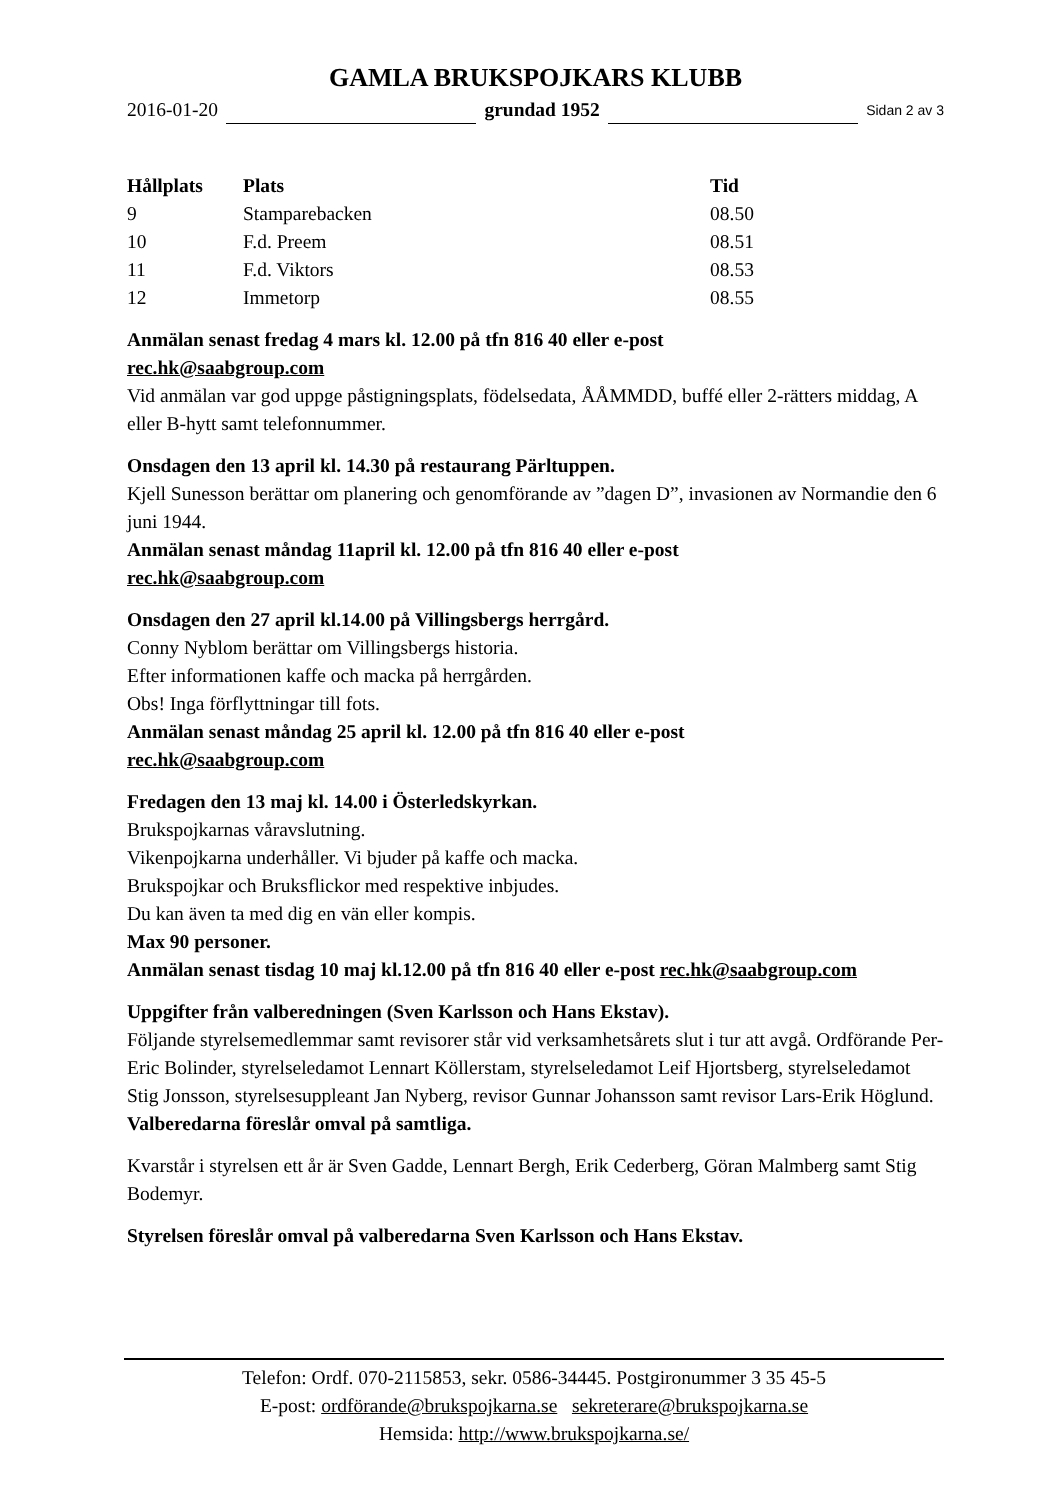GAMLA BRUKSPOJKARS KLUBB
2016-01-20 grundad 1952 Sidan 2 av 3
| Hållplats | Plats | Tid |
| --- | --- | --- |
| 9 | Stamparebacken | 08.50 |
| 10 | F.d. Preem | 08.51 |
| 11 | F.d. Viktors | 08.53 |
| 12 | Immetorp | 08.55 |
Anmälan senast fredag 4 mars kl. 12.00 på tfn 816 40 eller e-post
rec.hk@saabgroup.com
Vid anmälan var god uppge påstigningsplats, födelsedata, ÅÅMMDD, buffé eller 2-rätters middag, A eller B-hytt samt telefonnummer.
Onsdagen den 13 april kl. 14.30 på restaurang Pärltuppen.
Kjell Sunesson berättar om planering och genomförande av ”dagen D”, invasionen av Normandie den 6 juni 1944.
Anmälan senast måndag 11april kl. 12.00 på tfn 816 40 eller e-post
rec.hk@saabgroup.com
Onsdagen den 27 april kl.14.00 på Villingsbergs herrgård.
Conny Nyblom berättar om Villingsbergs historia.
Efter informationen kaffe och macka på herrgården.
Obs! Inga förflyttningar till fots.
Anmälan senast måndag 25 april kl. 12.00 på tfn 816 40 eller e-post
rec.hk@saabgroup.com
Fredagen den 13 maj kl. 14.00 i Österledskyrkan.
Brukspojkarnas våravslutning.
Vikenpojkarna underhåller. Vi bjuder på kaffe och macka.
Brukspojkar och Bruksflickor med respektive inbjudes.
Du kan även ta med dig en vän eller kompis.
Max 90 personer.
Anmälan senast tisdag 10 maj kl.12.00 på tfn 816 40 eller e-post rec.hk@saabgroup.com
Uppgifter från valberedningen (Sven Karlsson och Hans Ekstav).
Följande styrelsemedlemmar samt revisorer står vid verksamhetsårets slut i tur att avgå. Ordförande Per-Eric Bolinder, styrelseledamot Lennart Köllerstam, styrelseledamot Leif Hjortsberg, styrelseledamot Stig Jonsson, styrelsesuppleant Jan Nyberg, revisor Gunnar Johansson samt revisor Lars-Erik Höglund. Valberedarna föreslår omval på samtliga.
Kvarstår i styrelsen ett år är Sven Gadde, Lennart Bergh, Erik Cederberg, Göran Malmberg samt Stig Bodemyr.
Styrelsen föreslår omval på valberedarna Sven Karlsson och Hans Ekstav.
Telefon: Ordf. 070-2115853, sekr. 0586-34445. Postgironummer 3 35 45-5
E-post: ordförande@brukspojkarna.se sekreterare@brukspojkarna.se
Hemsida: http://www.brukspojkarna.se/